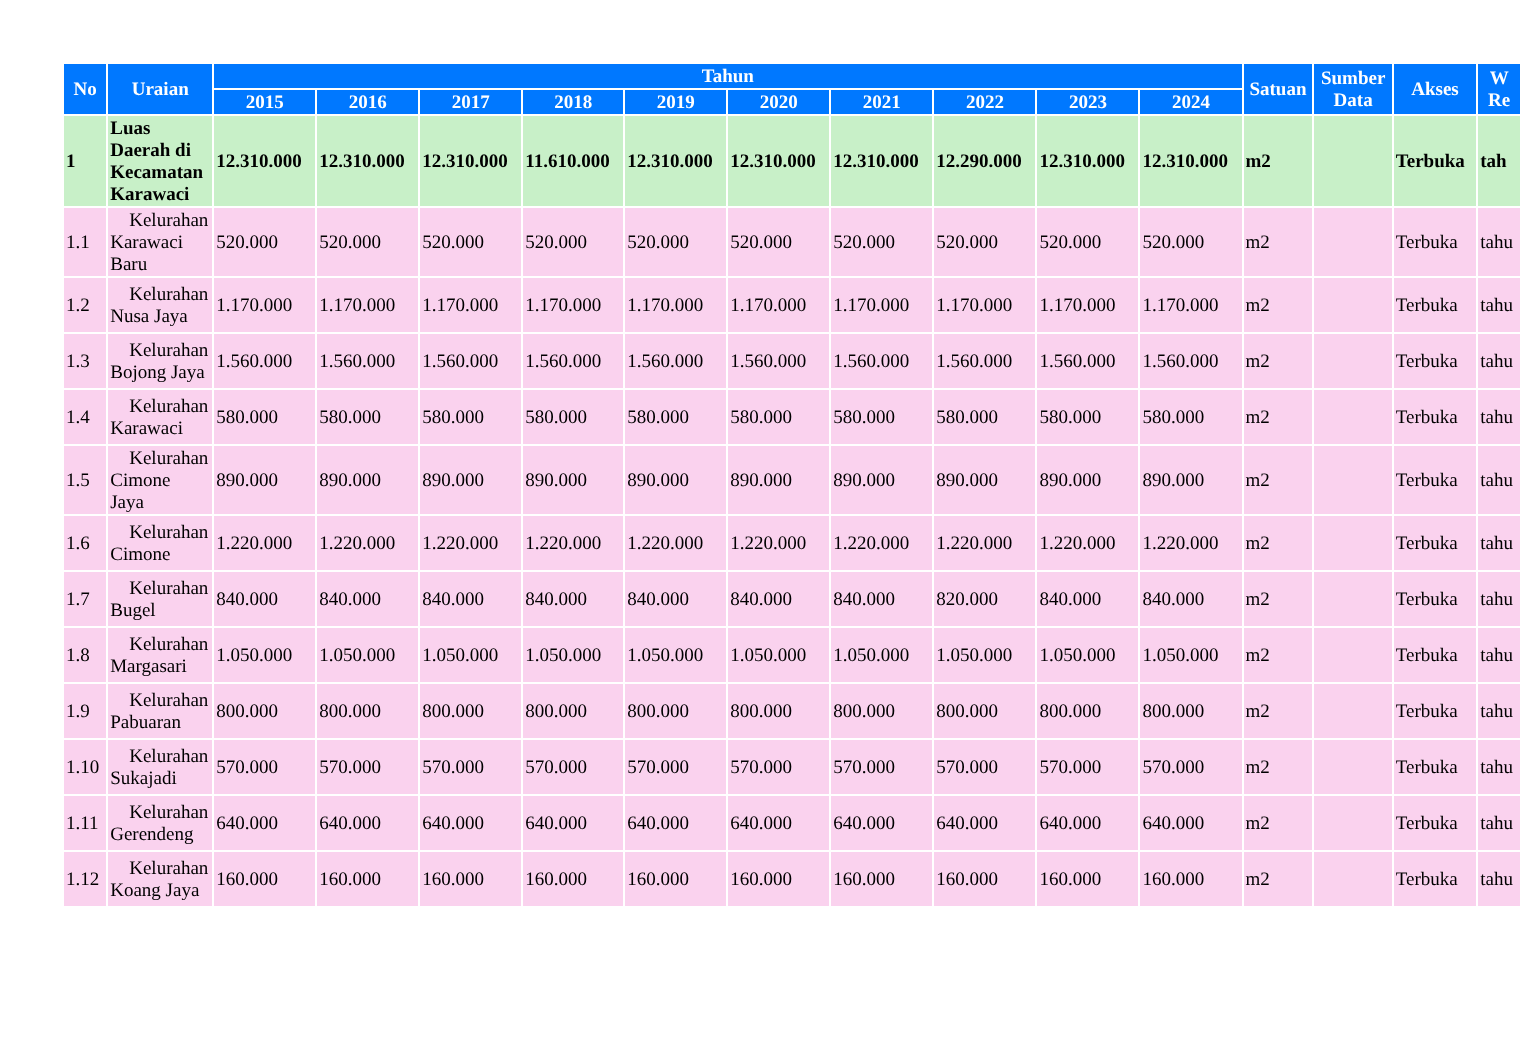| No | Uraian | Tahun | | | | | | | | | | Satuan | Sumber Data | Akses | W Re |
| --- | --- | --- | --- | --- | --- | --- | --- | --- | --- | --- | --- | --- | --- | --- | --- |
| | | 2015 | 2016 | 2017 | 2018 | 2019 | 2020 | 2021 | 2022 | 2023 | 2024 | | | | |
| 1 | Luas Daerah di Kecamatan Karawaci | 12.310.000 | 12.310.000 | 12.310.000 | 11.610.000 | 12.310.000 | 12.310.000 | 12.310.000 | 12.290.000 | 12.310.000 | 12.310.000 | m2 | | Terbuka | tah |
| 1.1 | Kelurahan Karawaci Baru | 520.000 | 520.000 | 520.000 | 520.000 | 520.000 | 520.000 | 520.000 | 520.000 | 520.000 | 520.000 | m2 | | Terbuka | tahu |
| 1.2 | Kelurahan Nusa Jaya | 1.170.000 | 1.170.000 | 1.170.000 | 1.170.000 | 1.170.000 | 1.170.000 | 1.170.000 | 1.170.000 | 1.170.000 | 1.170.000 | m2 | | Terbuka | tahu |
| 1.3 | Kelurahan Bojong Jaya | 1.560.000 | 1.560.000 | 1.560.000 | 1.560.000 | 1.560.000 | 1.560.000 | 1.560.000 | 1.560.000 | 1.560.000 | 1.560.000 | m2 | | Terbuka | tahu |
| 1.4 | Kelurahan Karawaci | 580.000 | 580.000 | 580.000 | 580.000 | 580.000 | 580.000 | 580.000 | 580.000 | 580.000 | 580.000 | m2 | | Terbuka | tahu |
| 1.5 | Kelurahan Cimone Jaya | 890.000 | 890.000 | 890.000 | 890.000 | 890.000 | 890.000 | 890.000 | 890.000 | 890.000 | 890.000 | m2 | | Terbuka | tahu |
| 1.6 | Kelurahan Cimone | 1.220.000 | 1.220.000 | 1.220.000 | 1.220.000 | 1.220.000 | 1.220.000 | 1.220.000 | 1.220.000 | 1.220.000 | 1.220.000 | m2 | | Terbuka | tahu |
| 1.7 | Kelurahan Bugel | 840.000 | 840.000 | 840.000 | 840.000 | 840.000 | 840.000 | 840.000 | 820.000 | 840.000 | 840.000 | m2 | | Terbuka | tahu |
| 1.8 | Kelurahan Margasari | 1.050.000 | 1.050.000 | 1.050.000 | 1.050.000 | 1.050.000 | 1.050.000 | 1.050.000 | 1.050.000 | 1.050.000 | 1.050.000 | m2 | | Terbuka | tahu |
| 1.9 | Kelurahan Pabuaran | 800.000 | 800.000 | 800.000 | 800.000 | 800.000 | 800.000 | 800.000 | 800.000 | 800.000 | 800.000 | m2 | | Terbuka | tahu |
| 1.10 | Kelurahan Sukajadi | 570.000 | 570.000 | 570.000 | 570.000 | 570.000 | 570.000 | 570.000 | 570.000 | 570.000 | 570.000 | m2 | | Terbuka | tahu |
| 1.11 | Kelurahan Gerendeng | 640.000 | 640.000 | 640.000 | 640.000 | 640.000 | 640.000 | 640.000 | 640.000 | 640.000 | 640.000 | m2 | | Terbuka | tahu |
| 1.12 | Kelurahan Koang Jaya | 160.000 | 160.000 | 160.000 | 160.000 | 160.000 | 160.000 | 160.000 | 160.000 | 160.000 | 160.000 | m2 | | Terbuka | tahu |